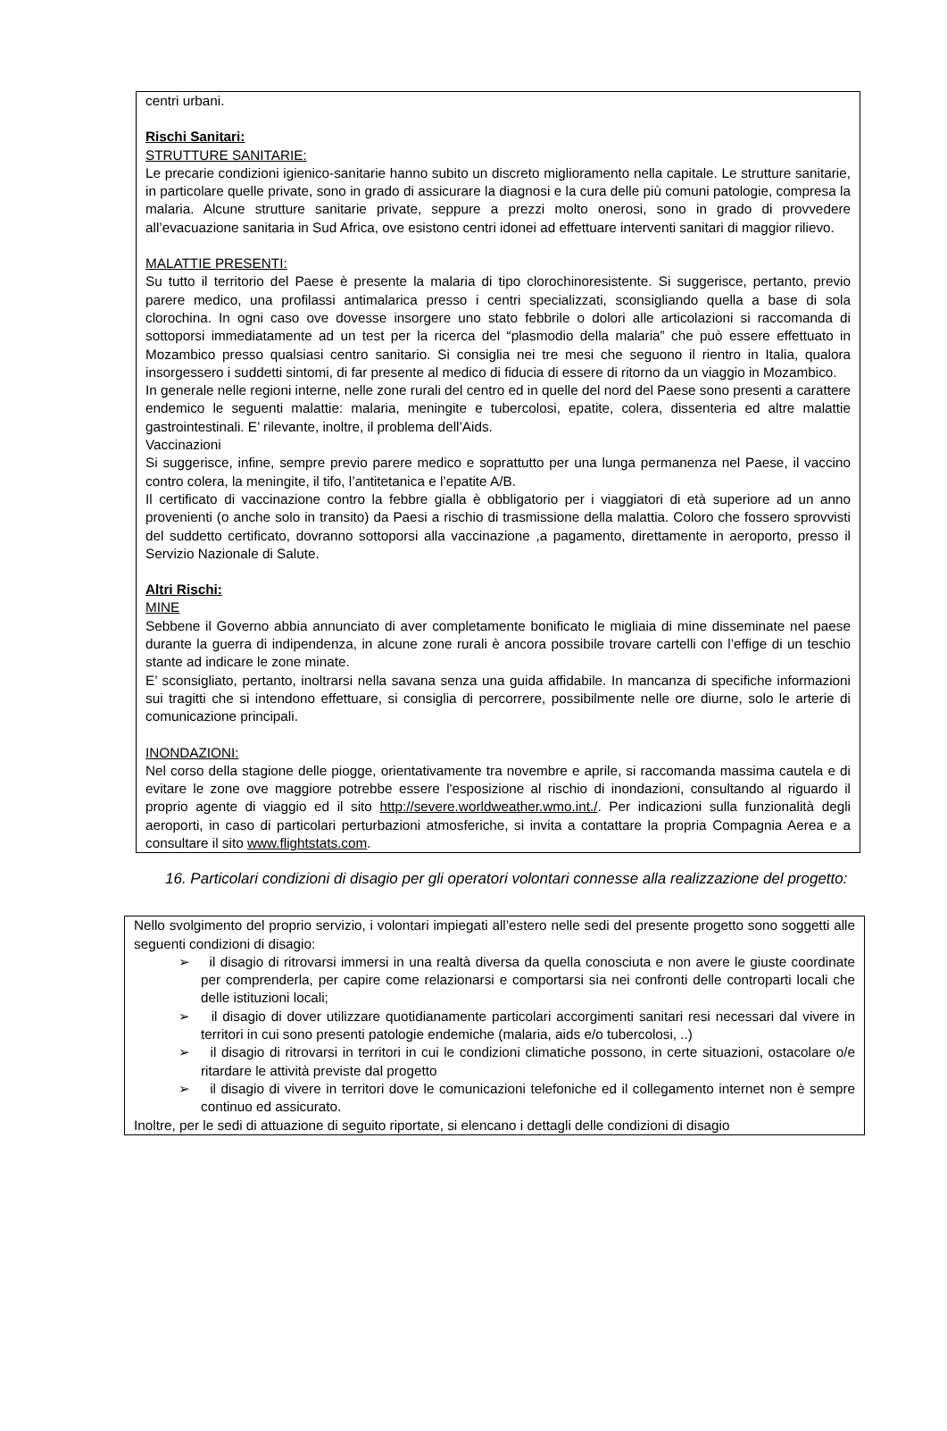centri urbani.
Rischi Sanitari:
STRUTTURE SANITARIE:
Le precarie condizioni igienico-sanitarie hanno subito un discreto miglioramento nella capitale. Le strutture sanitarie, in particolare quelle private, sono in grado di assicurare la diagnosi e la cura delle più comuni patologie, compresa la malaria. Alcune strutture sanitarie private, seppure a prezzi molto onerosi, sono in grado di provvedere all’evacuazione sanitaria in Sud Africa, ove esistono centri idonei ad effettuare interventi sanitari di maggior rilievo.
MALATTIE PRESENTI:
Su tutto il territorio del Paese è presente la malaria di tipo clorochinoresistente. Si suggerisce, pertanto, previo parere medico, una profilassi antimalarica presso i centri specializzati, sconsigliando quella a base di sola clorochina. In ogni caso ove dovesse insorgere uno stato febbrile o dolori alle articolazioni si raccomanda di sottoporsi immediatamente ad un test per la ricerca del “plasmodio della malaria” che può essere effettuato in Mozambico presso qualsiasi centro sanitario. Si consiglia nei tre mesi che seguono il rientro in Italia, qualora insorgessero i suddetti sintomi, di far presente al medico di fiducia di essere di ritorno da un viaggio in Mozambico.
In generale nelle regioni interne, nelle zone rurali del centro ed in quelle del nord del Paese sono presenti a carattere endemico le seguenti malattie: malaria, meningite e tubercolosi, epatite, colera, dissenteria ed altre malattie gastrointestinali. E’ rilevante, inoltre, il problema dell’Aids.
Vaccinazioni
Si suggerisce, infine, sempre previo parere medico e soprattutto per una lunga permanenza nel Paese, il vaccino contro colera, la meningite, il tifo, l’antitetanica e l’epatite A/B.
Il certificato di vaccinazione contro la febbre gialla è obbligatorio per i viaggiatori di età superiore ad un anno provenienti (o anche solo in transito) da Paesi a rischio di trasmissione della malattia. Coloro che fossero sprovvisti del suddetto certificato, dovranno sottoporsi alla vaccinazione ,a pagamento, direttamente in aeroporto, presso il Servizio Nazionale di Salute.
Altri Rischi:
MINE
Sebbene il Governo abbia annunciato di aver completamente bonificato le migliaia di mine disseminate nel paese durante la guerra di indipendenza, in alcune zone rurali è ancora possibile trovare cartelli con l’effige di un teschio stante ad indicare le zone minate.
E’ sconsigliato, pertanto, inoltrarsi nella savana senza una guida affidabile. In mancanza di specifiche informazioni sui tragitti che si intendono effettuare, si consiglia di percorrere, possibilmente nelle ore diurne, solo le arterie di comunicazione principali.
INONDAZIONI:
Nel corso della stagione delle piogge, orientativamente tra novembre e aprile, si raccomanda massima cautela e di evitare le zone ove maggiore potrebbe essere l'esposizione al rischio di inondazioni, consultando al riguardo il proprio agente di viaggio ed il sito http://severe.worldweather.wmo.int./. Per indicazioni sulla funzionalità degli aeroporti, in caso di particolari perturbazioni atmosferiche, si invita a contattare la propria Compagnia Aerea e a consultare il sito www.flightstats.com.
16. Particolari condizioni di disagio per gli operatori volontari connesse alla realizzazione del progetto:
Nello svolgimento del proprio servizio, i volontari impiegati all’estero nelle sedi del presente progetto sono soggetti alle seguenti condizioni di disagio:
➢ il disagio di ritrovarsi immersi in una realtà diversa da quella conosciuta e non avere le giuste coordinate per comprenderla, per capire come relazionarsi e comportarsi sia nei confronti delle controparti locali che delle istituzioni locali;
➢ il disagio di dover utilizzare quotidianamente particolari accorgimenti sanitari resi necessari dal vivere in territori in cui sono presenti patologie endemiche (malaria, aids e/o tubercolosi, ..)
➢ il disagio di ritrovarsi in territori in cui le condizioni climatiche possono, in certe situazioni, ostacolare o/e ritardare le attività previste dal progetto
➢ il disagio di vivere in territori dove le comunicazioni telefoniche ed il collegamento internet non è sempre continuo ed assicurato.
Inoltre, per le sedi di attuazione di seguito riportate, si elencano i dettagli delle condizioni di disagio